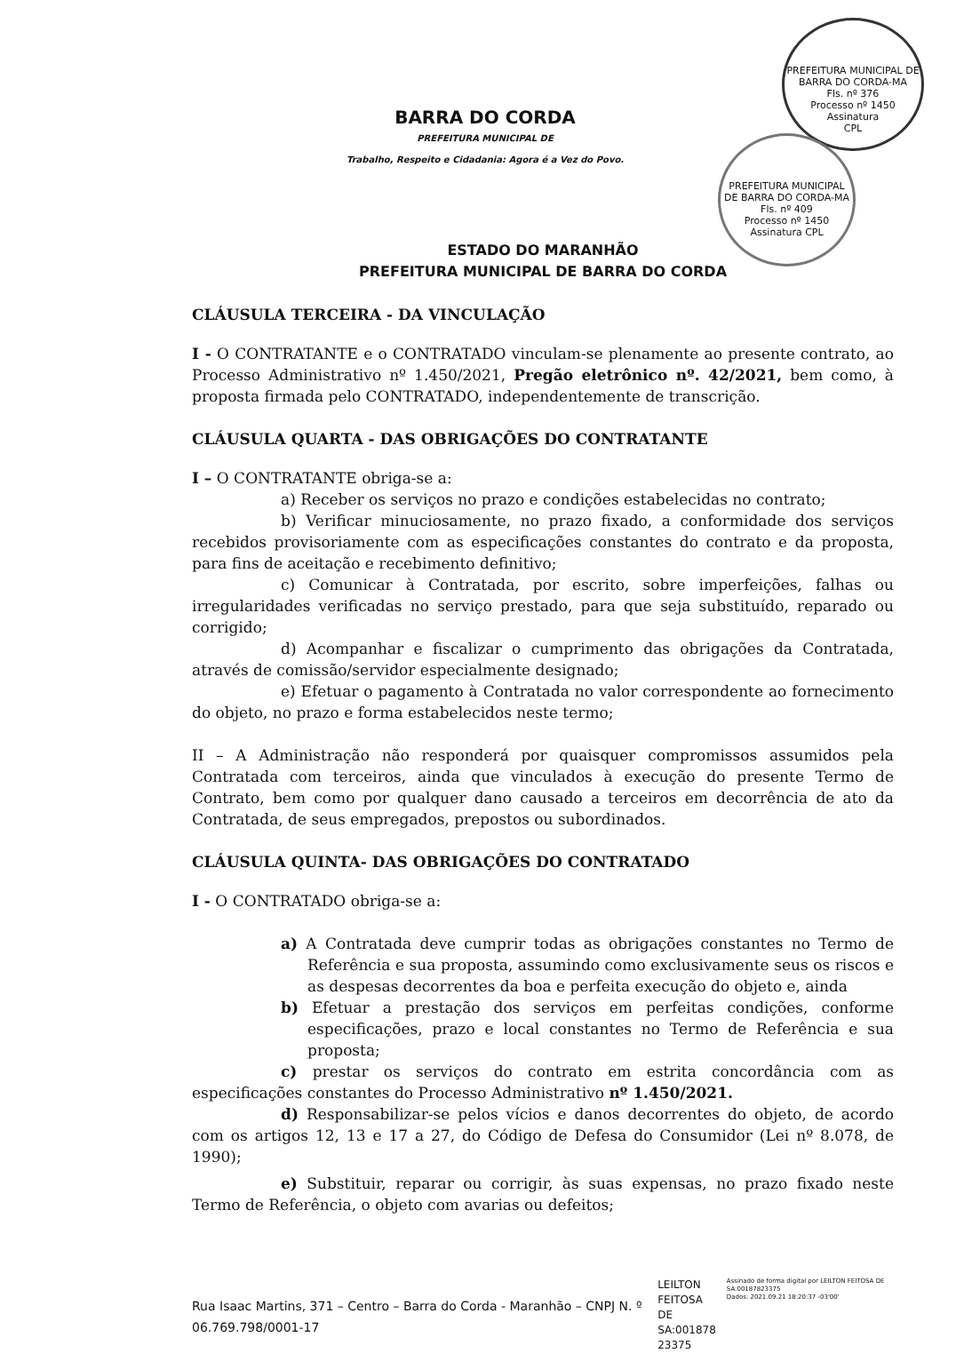PREFEITURA MUNICIPAL DE BARRA DO CORDA-MA
Fls. nº 376
Processo nº 1450
Assinatura
CPL
PREFEITURA MUNICIPAL DE BARRA DO CORDA-MA
Fls. nº 409
Processo nº 1450
Assinatura CPL
BARRA DO CORDA
PREFEITURA MUNICIPAL DE
Trabalho, Respeito e Cidadania: Agora é a Vez do Povo.
ESTADO DO MARANHÃO
PREFEITURA MUNICIPAL DE BARRA DO CORDA
CLÁUSULA TERCEIRA - DA VINCULAÇÃO
I - O CONTRATANTE e o CONTRATADO vinculam-se plenamente ao presente contrato, ao Processo Administrativo nº 1.450/2021, Pregão eletrônico nº. 42/2021, bem como, à proposta firmada pelo CONTRATADO, independentemente de transcrição.
CLÁUSULA QUARTA - DAS OBRIGAÇÕES DO CONTRATANTE
I – O CONTRATANTE obriga-se a:
a) Receber os serviços no prazo e condições estabelecidas no contrato;
b) Verificar minuciosamente, no prazo fixado, a conformidade dos serviços recebidos provisoriamente com as especificações constantes do contrato e da proposta, para fins de aceitação e recebimento definitivo;
c) Comunicar à Contratada, por escrito, sobre imperfeições, falhas ou irregularidades verificadas no serviço prestado, para que seja substituído, reparado ou corrigido;
d) Acompanhar e fiscalizar o cumprimento das obrigações da Contratada, através de comissão/servidor especialmente designado;
e) Efetuar o pagamento à Contratada no valor correspondente ao fornecimento do objeto, no prazo e forma estabelecidos neste termo;
II – A Administração não responderá por quaisquer compromissos assumidos pela Contratada com terceiros, ainda que vinculados à execução do presente Termo de Contrato, bem como por qualquer dano causado a terceiros em decorrência de ato da Contratada, de seus empregados, prepostos ou subordinados.
CLÁUSULA QUINTA- DAS OBRIGAÇÕES DO CONTRATADO
I - O CONTRATADO obriga-se a:
a) A Contratada deve cumprir todas as obrigações constantes no Termo de Referência e sua proposta, assumindo como exclusivamente seus os riscos e as despesas decorrentes da boa e perfeita execução do objeto e, ainda
b) Efetuar a prestação dos serviços em perfeitas condições, conforme especificações, prazo e local constantes no Termo de Referência e sua proposta;
c) prestar os serviços do contrato em estrita concordância com as especificações constantes do Processo Administrativo nº 1.450/2021.
d) Responsabilizar-se pelos vícios e danos decorrentes do objeto, de acordo com os artigos 12, 13 e 17 a 27, do Código de Defesa do Consumidor (Lei nº 8.078, de 1990);
e) Substituir, reparar ou corrigir, às suas expensas, no prazo fixado neste Termo de Referência, o objeto com avarias ou defeitos;
Rua Isaac Martins, 371 – Centro – Barra do Corda - Maranhão – CNPJ N. º 06.769.798/0001-17 LEILTON
FEITOSA
DE
SA:001878
23375 Assinado de forma digital por LEILTON FEITOSA DE SA:00187823375
Dados: 2021.09.21 18:20:37 -03'00'